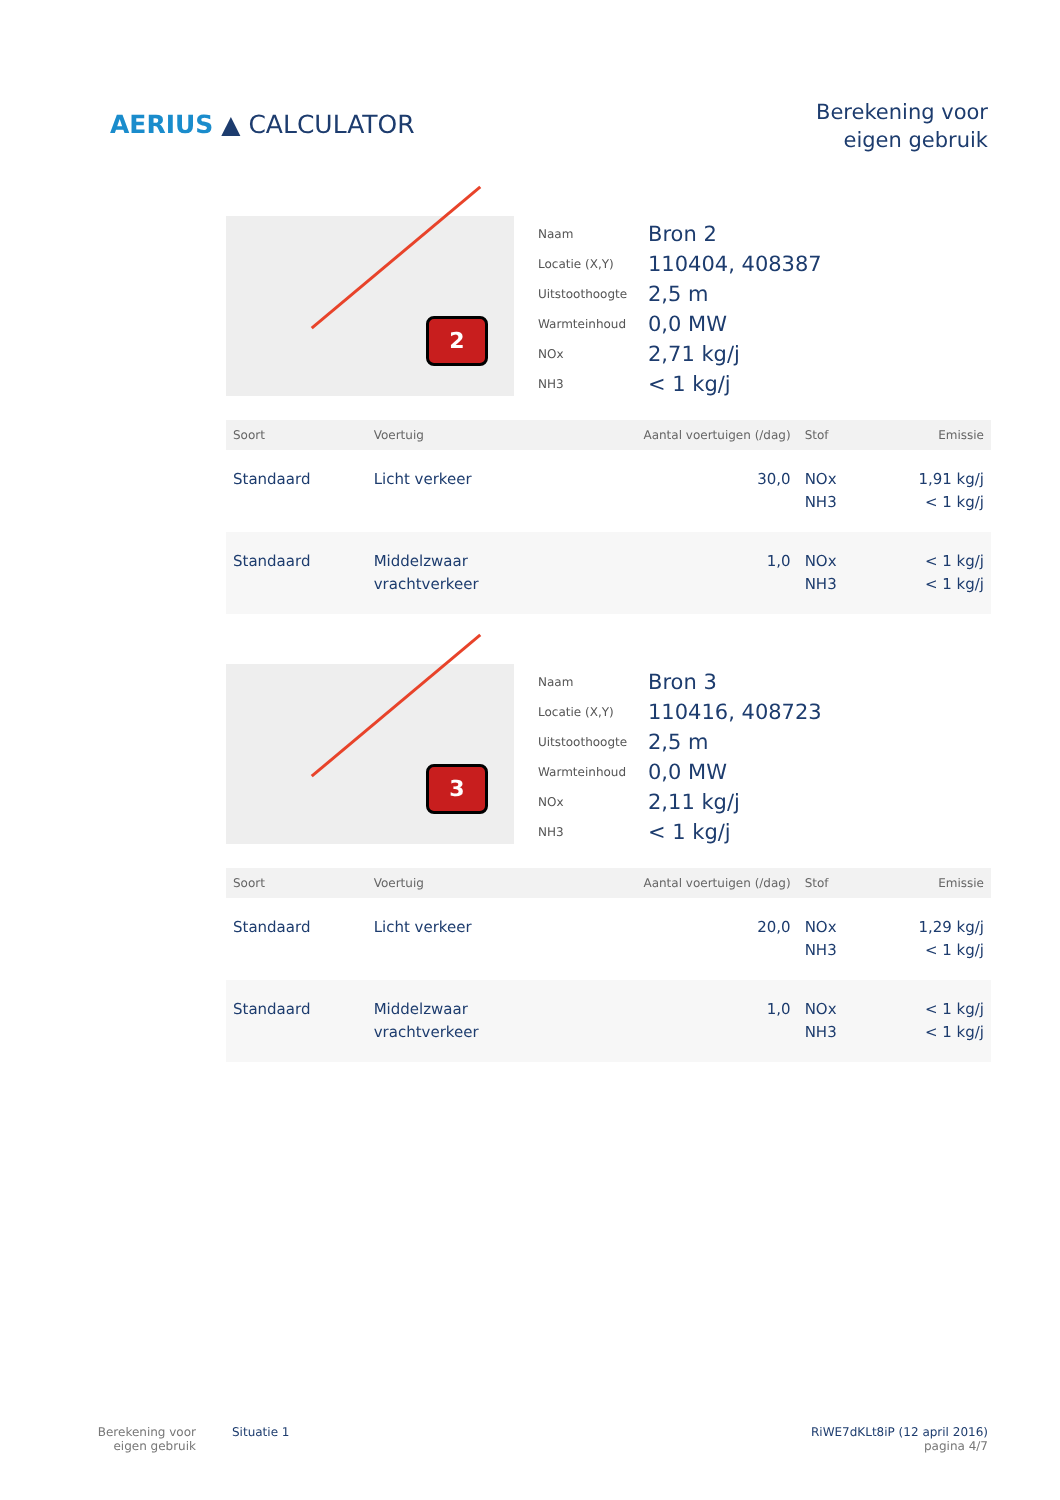AERIUS ▲ CALCULATOR
Berekening voor
eigen gebruik
2
Naam
Bron 2
Locatie (X,Y)
110404, 408387
Uitstoothoogte
2,5 m
Warmteinhoud
0,0 MW
NOx
2,71 kg/j
NH3
< 1 kg/j
| Soort | Voertuig | Aantal voertuigen (/dag) | Stof | Emissie |
| --- | --- | --- | --- | --- |
| Standaard | Licht verkeer | 30,0 | NOx NH3 | 1,91 kg/j < 1 kg/j |
| Standaard | Middelzwaar vrachtverkeer | 1,0 | NOx NH3 | < 1 kg/j < 1 kg/j |
3
Naam
Bron 3
Locatie (X,Y)
110416, 408723
Uitstoothoogte
2,5 m
Warmteinhoud
0,0 MW
NOx
2,11 kg/j
NH3
< 1 kg/j
| Soort | Voertuig | Aantal voertuigen (/dag) | Stof | Emissie |
| --- | --- | --- | --- | --- |
| Standaard | Licht verkeer | 20,0 | NOx NH3 | 1,29 kg/j < 1 kg/j |
| Standaard | Middelzwaar vrachtverkeer | 1,0 | NOx NH3 | < 1 kg/j < 1 kg/j |
Berekening voor eigen gebruik
Situatie 1 RiWE7dKLt8iP (12 april 2016)
pagina 4/7